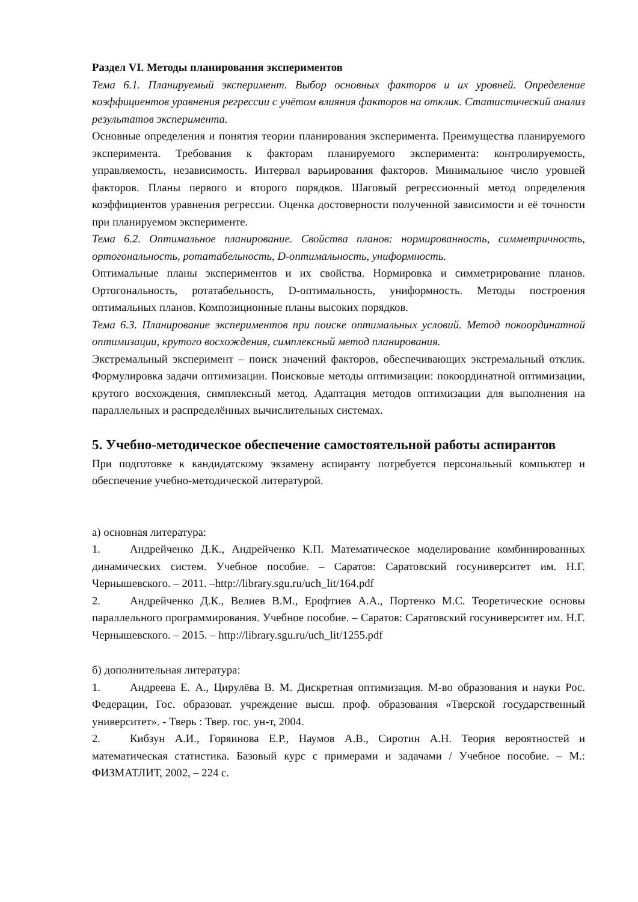Раздел VI. Методы планирования экспериментов
Тема 6.1. Планируемый эксперимент. Выбор основных факторов и их уровней. Определение коэффициентов уравнения регрессии с учётом влияния факторов на отклик. Статистический анализ результатов эксперимента.
Основные определения и понятия теории планирования эксперимента. Преимущества планируемого эксперимента. Требования к факторам планируемого эксперимента: контролируемость, управляемость, независимость. Интервал варьирования факторов. Минимальное число уровней факторов. Планы первого и второго порядков. Шаговый регрессионный метод определения коэффициентов уравнения регрессии. Оценка достоверности полученной зависимости и её точности при планируемом эксперименте.
Тема 6.2. Оптимальное планирование. Свойства планов: нормированность, симметричность, ортогональность, ротатабельность, D-оптимальность, униформность.
Оптимальные планы экспериментов и их свойства. Нормировка и симметрирование планов. Ортогональность, ротатабельность, D-оптимальность, униформность. Методы построения оптимальных планов. Композиционные планы высоких порядков.
Тема 6.3. Планирование экспериментов при поиске оптимальных условий. Метод покоординатной оптимизации, крутого восхождения, симплексный метод планирования.
Экстремальный эксперимент – поиск значений факторов, обеспечивающих экстремальный отклик. Формулировка задачи оптимизации. Поисковые методы оптимизации: покоординатной оптимизации, крутого восхождения, симплексный метод. Адаптация методов оптимизации для выполнения на параллельных и распределённых вычислительных системах.
5. Учебно-методическое обеспечение самостоятельной работы аспирантов
При подготовке к кандидатскому экзамену аспиранту потребуется персональный компьютер и обеспечение учебно-методической литературой.
а) основная литература:
1. Андрейченко Д.К., Андрейченко К.П. Математическое моделирование комбинированных динамических систем. Учебное пособие. – Саратов: Саратовский госуниверситет им. Н.Г. Чернышевского. – 2011. –http://library.sgu.ru/uch_lit/164.pdf
2. Андрейченко Д.К., Велиев В.М., Ерофтиев А.А., Портенко М.С. Теоретические основы параллельного программирования. Учебное пособие. – Саратов: Саратовский госуниверситет им. Н.Г. Чернышевского. – 2015. – http://library.sgu.ru/uch_lit/1255.pdf
б) дополнительная литература:
1. Андреева Е. А., Цирулёва В. М. Дискретная оптимизация. М-во образования и науки Рос. Федерации, Гос. образоват. учреждение высш. проф. образования «Тверской государственный университет». - Тверь : Твер. гос. ун-т, 2004.
2. Кибзун А.И., Горяинова Е.Р., Наумов А.В., Сиротин А.Н. Теория вероятностей и математическая статистика. Базовый курс с примерами и задачами / Учебное пособие. – М.: ФИЗМАТЛИТ, 2002, – 224 с.